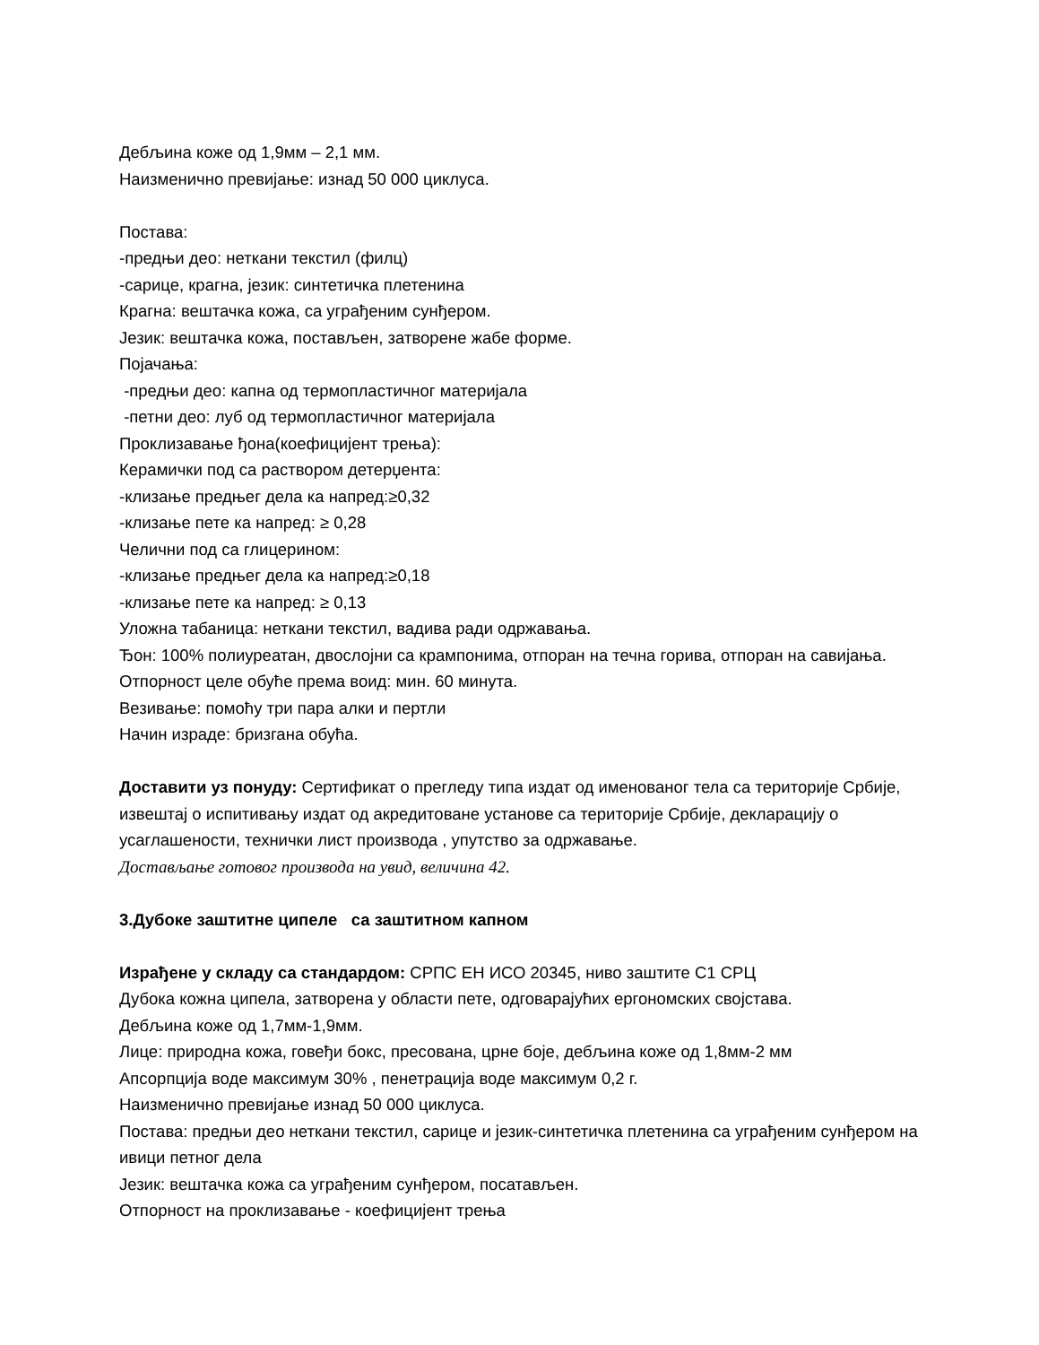Дебљина коже од 1,9мм – 2,1 мм.
Наизменично превијање: изнад 50 000 циклуса.
Постава:
-предњи део: неткани текстил (филц)
-сарице, крагна, језик: синтетичка плетенина
Крагна: вештачка кожа, са уграђеним сунђером.
Језик: вештачка кожа, постављен, затворене жабе форме.
Појачања:
-предњи део: капна од термопластичног материјала
-петни део: луб од термопластичног материјала
Проклизавање ђона(коефицијент трења):
Керамички под са раствором детерџента:
-клизање предњег дела ка напред:≥0,32
-клизање пете ка напред: ≥ 0,28
Челични под са глицерином:
-клизање предњег дела ка напред:≥0,18
-клизање пете ка напред: ≥ 0,13
Уложна табаница: неткани текстил, вадива ради одржавања.
Ђон: 100% полиуреатан, двослојни са крампонима, отпоран на течна горива, отпоран на савијања.
Отпорност целе обуће према воид: мин. 60 минута.
Везивање: помоћу три пара алки и пертли
Начин израде: бризгана обућа.
Доставити уз понуду: Сертификат о прегледу типа издат од именованог тела са територије Србије, извештај о испитивању издат од акредитоване установе са територије Србије, декларацију о усаглашености, технички лист производа , упутство за одржавање.
Достављање готовог производа на увид, величина 42.
3.Дубоке заштитне ципеле са заштитном капном
Израђене у складу са стандардом: СРПС ЕН ИСО 20345, ниво заштите С1 СРЦ
Дубока кожна ципела, затворена у области пете, одговарајућих ергономских својстава.
Дебљина коже од 1,7мм-1,9мм.
Лице: природна кожа, говеђи бокс, пресована, црне боје, дебљина коже од 1,8мм-2 мм
Апсорпција воде максимум 30% , пенетрација воде максимум 0,2 г.
Наизменично превијање изнад 50 000 циклуса.
Постава: предњи део неткани текстил, сарице и језик-синтетичка плетенина са уграђеним сунђером на ивици петног дела
Језик: вештачка кожа са уграђеним сунђером, посатављен.
Отпорност на проклизавање - коефицијент трења